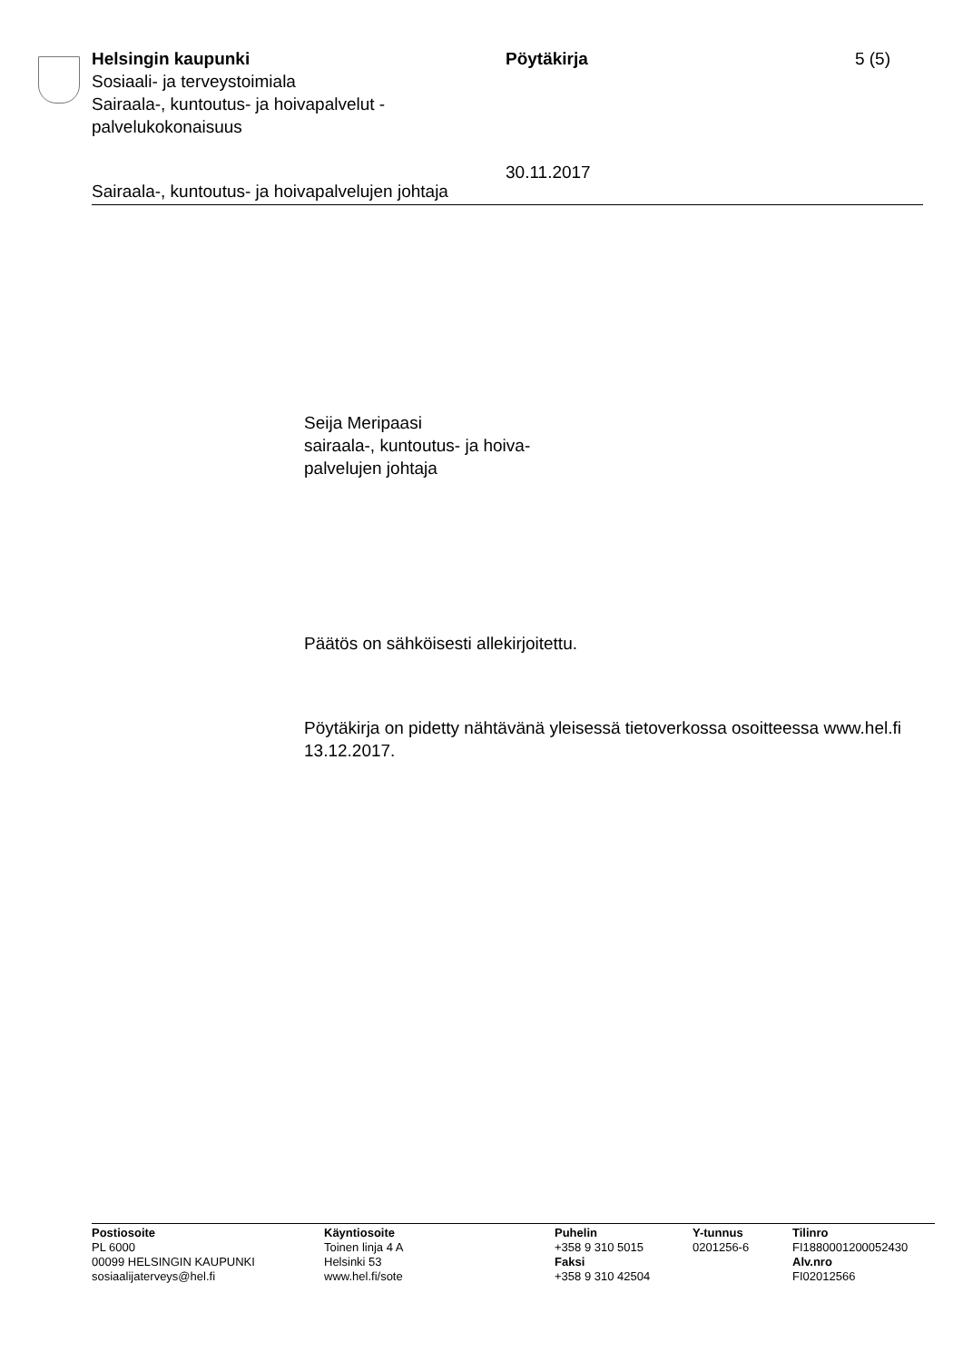Helsingin kaupunki
Sosiaali- ja terveystoimiala
Sairaala-, kuntoutus- ja hoivapalvelut -
palvelukokonaisuus
Pöytäkirja
30.11.2017
5 (5)
Sairaala-, kuntoutus- ja hoivapalvelujen johtaja
Seija Meripaasi
sairaala-, kuntoutus- ja hoiva-
palvelujen johtaja
Päätös on sähköisesti allekirjoitettu.
Pöytäkirja on pidetty nähtävänä yleisessä tietoverkossa osoitteessa www.hel.fi 13.12.2017.
Postiosoite
PL 6000
00099 HELSINGIN KAUPUNKI
sosiaalijaterveys@hel.fi
Käyntiosoite
Toinen linja 4 A
Helsinki 53
www.hel.fi/sote
Puhelin
+358 9 310 5015
Faksi
+358 9 310 42504
Y-tunnus
0201256-6
Tilinro
FI1880001200052430
Alv.nro
FI02012566